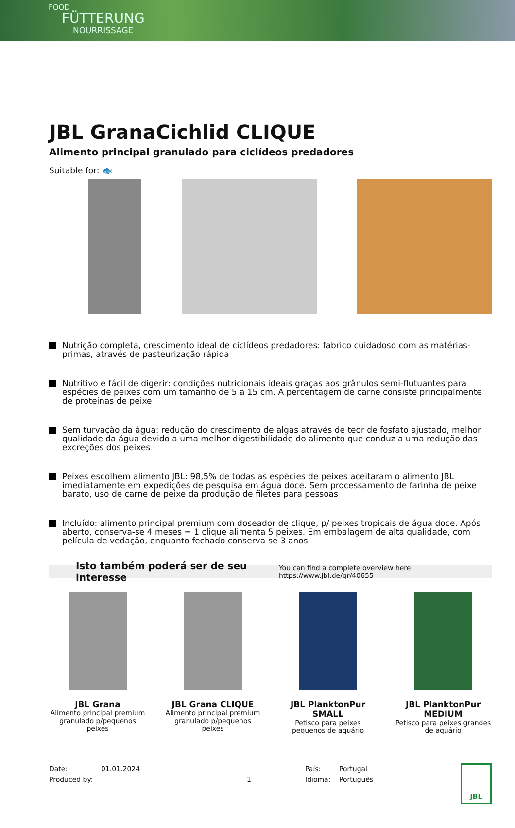FOOD
FÜTTERUNG
NOURRISSAGE
JBL GranaCichlid CLIQUE
Alimento principal granulado para ciclídeos predadores
Suitable for: 🐟
Nutrição completa, crescimento ideal de ciclídeos predadores: fabrico cuidadoso com as matérias-primas, através de pasteurização rápida
Nutritivo e fácil de digerir: condições nutricionais ideais graças aos grânulos semi-flutuantes para espécies de peixes com um tamanho de 5 a 15 cm. A percentagem de carne consiste principalmente de proteínas de peixe
Sem turvação da água: redução do crescimento de algas através de teor de fosfato ajustado, melhor qualidade da água devido a uma melhor digestibilidade do alimento que conduz a uma redução das excreções dos peixes
Peixes escolhem alimento JBL: 98,5% de todas as espécies de peixes aceitaram o alimento JBL imediatamente em expedições de pesquisa em água doce. Sem processamento de farinha de peixe barato, uso de carne de peixe da produção de filetes para pessoas
Incluído: alimento principal premium com doseador de clique, p/ peixes tropicais de água doce. Após aberto, conserva-se 4 meses = 1 clique alimenta 5 peixes. Em embalagem de alta qualidade, com película de vedação, enquanto fechado conserva-se 3 anos
Isto também poderá ser de seu interesse You can find a complete overview here: https://www.jbl.de/qr/40655
JBL Grana
Alimento principal premium granulado p/pequenos peixes
JBL Grana CLIQUE
Alimento principal premium granulado p/pequenos peixes
JBL PlanktonPur SMALL
Petisco para peixes pequenos de aquário
JBL PlanktonPur MEDIUM
Petisco para peixes grandes de aquário
Date:
Produced by:
01.01.2024
1 País:
Idioma:
Portugal
Português
JBL